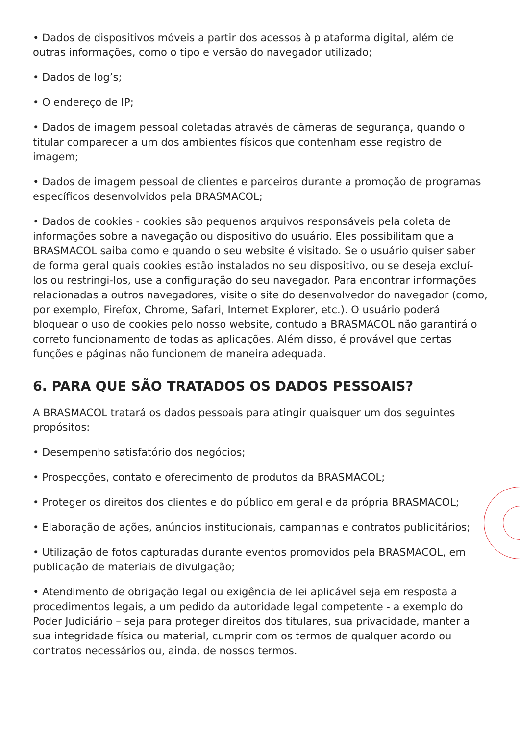• Dados de dispositivos móveis a partir dos acessos à plataforma digital, além de outras informações, como o tipo e versão do navegador utilizado;
• Dados de log’s;
• O endereço de IP;
• Dados de imagem pessoal coletadas através de câmeras de segurança, quando o titular comparecer a um dos ambientes físicos que contenham esse registro de imagem;
• Dados de imagem pessoal de clientes e parceiros durante a promoção de programas específicos desenvolvidos pela BRASMACOL;
• Dados de cookies - cookies são pequenos arquivos responsáveis pela coleta de informações sobre a navegação ou dispositivo do usuário. Eles possibilitam que a BRASMACOL saiba como e quando o seu website é visitado. Se o usuário quiser saber de forma geral quais cookies estão instalados no seu dispositivo, ou se deseja excluí-los ou restringi-los, use a configuração do seu navegador. Para encontrar informações relacionadas a outros navegadores, visite o site do desenvolvedor do navegador (como, por exemplo, Firefox, Chrome, Safari, Internet Explorer, etc.). O usuário poderá bloquear o uso de cookies pelo nosso website, contudo a BRASMACOL não garantirá o correto funcionamento de todas as aplicações. Além disso, é provável que certas funções e páginas não funcionem de maneira adequada.
6. PARA QUE SÃO TRATADOS OS DADOS PESSOAIS?
A BRASMACOL tratará os dados pessoais para atingir quaisquer um dos seguintes propósitos:
• Desempenho satisfatório dos negócios;
• Prospecções, contato e oferecimento de produtos da BRASMACOL;
• Proteger os direitos dos clientes e do público em geral e da própria BRASMACOL;
• Elaboração de ações, anúncios institucionais, campanhas e contratos publicitários;
• Utilização de fotos capturadas durante eventos promovidos pela BRASMACOL, em publicação de materiais de divulgação;
• Atendimento de obrigação legal ou exigência de lei aplicável seja em resposta a procedimentos legais, a um pedido da autoridade legal competente - a exemplo do Poder Judiciário – seja para proteger direitos dos titulares, sua privacidade, manter a sua integridade física ou material, cumprir com os termos de qualquer acordo ou contratos necessários ou, ainda, de nossos termos.